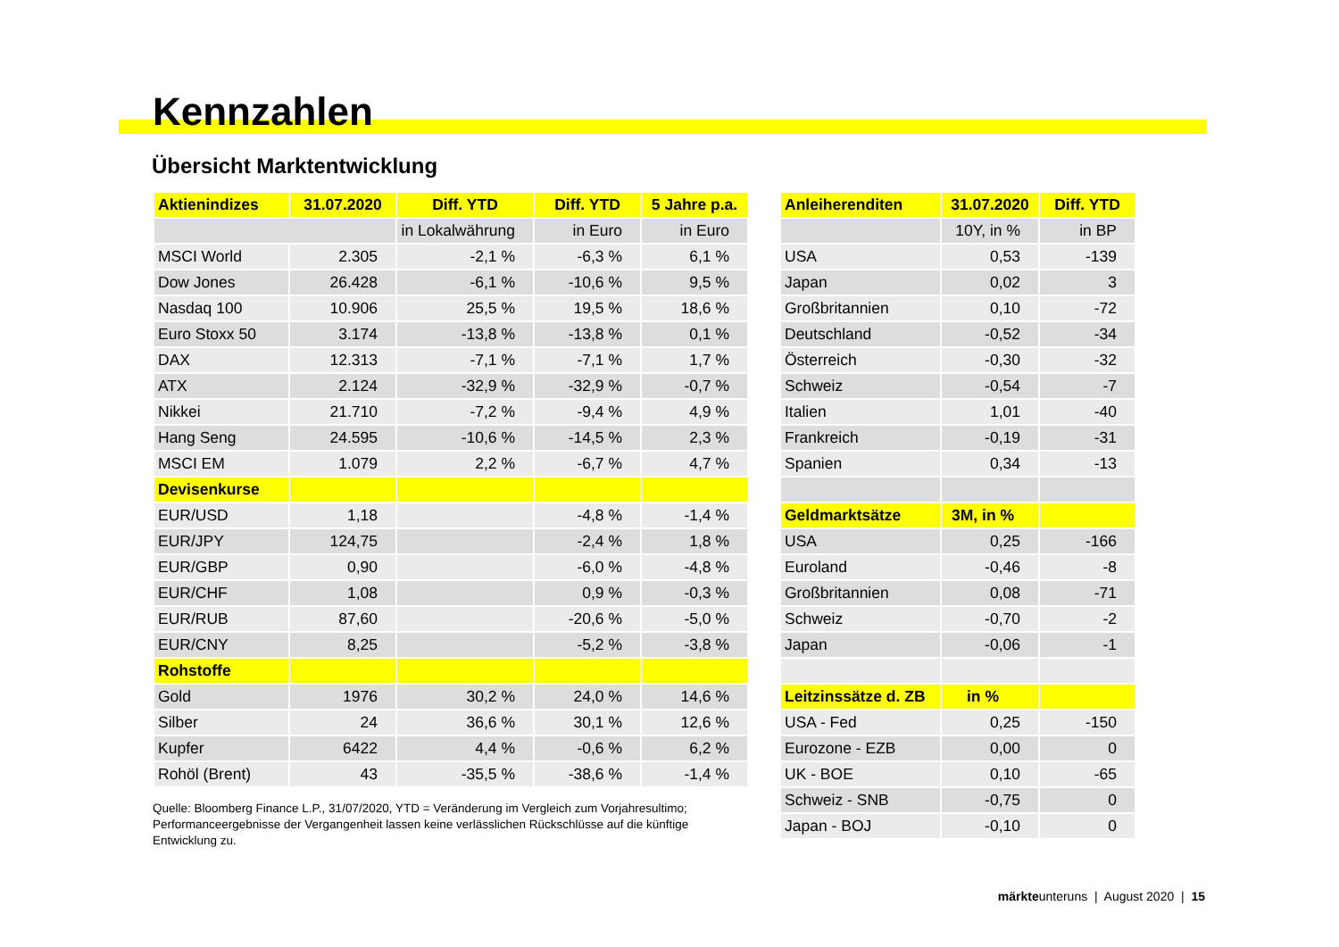Kennzahlen
Übersicht Marktentwicklung
| Aktienindizes | 31.07.2020 | Diff. YTD | Diff. YTD | 5 Jahre p.a. |
| --- | --- | --- | --- | --- |
| | | in Lokalwährung | in Euro | in Euro |
| MSCI World | 2.305 | -2,1 % | -6,3 % | 6,1 % |
| Dow Jones | 26.428 | -6,1 % | -10,6 % | 9,5 % |
| Nasdaq 100 | 10.906 | 25,5 % | 19,5 % | 18,6 % |
| Euro Stoxx 50 | 3.174 | -13,8 % | -13,8 % | 0,1 % |
| DAX | 12.313 | -7,1 % | -7,1 % | 1,7 % |
| ATX | 2.124 | -32,9 % | -32,9 % | -0,7 % |
| Nikkei | 21.710 | -7,2 % | -9,4 % | 4,9 % |
| Hang Seng | 24.595 | -10,6 % | -14,5 % | 2,3 % |
| MSCI EM | 1.079 | 2,2 % | -6,7 % | 4,7 % |
| Devisenkurse | | | | |
| EUR/USD | 1,18 | | -4,8 % | -1,4 % |
| EUR/JPY | 124,75 | | -2,4 % | 1,8 % |
| EUR/GBP | 0,90 | | -6,0 % | -4,8 % |
| EUR/CHF | 1,08 | | 0,9 % | -0,3 % |
| EUR/RUB | 87,60 | | -20,6 % | -5,0 % |
| EUR/CNY | 8,25 | | -5,2 % | -3,8 % |
| Rohstoffe | | | | |
| Gold | 1976 | 30,2 % | 24,0 % | 14,6 % |
| Silber | 24 | 36,6 % | 30,1 % | 12,6 % |
| Kupfer | 6422 | 4,4 % | -0,6 % | 6,2 % |
| Rohöl (Brent) | 43 | -35,5 % | -38,6 % | -1,4 % |
Quelle: Bloomberg Finance L.P., 31/07/2020, YTD = Veränderung im Vergleich zum Vorjahresultimo; Performanceergebnisse der Vergangenheit lassen keine verlässlichen Rückschlüsse auf die künftige Entwicklung zu.
| Anleiherenditen | 31.07.2020 | Diff. YTD |
| --- | --- | --- |
| | 10Y, in % | in BP |
| USA | 0,53 | -139 |
| Japan | 0,02 | 3 |
| Großbritannien | 0,10 | -72 |
| Deutschland | -0,52 | -34 |
| Österreich | -0,30 | -32 |
| Schweiz | -0,54 | -7 |
| Italien | 1,01 | -40 |
| Frankreich | -0,19 | -31 |
| Spanien | 0,34 | -13 |
| Geldmarktsätze | 3M, in % | |
| USA | 0,25 | -166 |
| Euroland | -0,46 | -8 |
| Großbritannien | 0,08 | -71 |
| Schweiz | -0,70 | -2 |
| Japan | -0,06 | -1 |
| Leitzinssätze d. ZB | in % | |
| USA - Fed | 0,25 | -150 |
| Eurozone - EZB | 0,00 | 0 |
| UK - BOE | 0,10 | -65 |
| Schweiz - SNB | -0,75 | 0 |
| Japan - BOJ | -0,10 | 0 |
märkteunteruns | August 2020 | 15